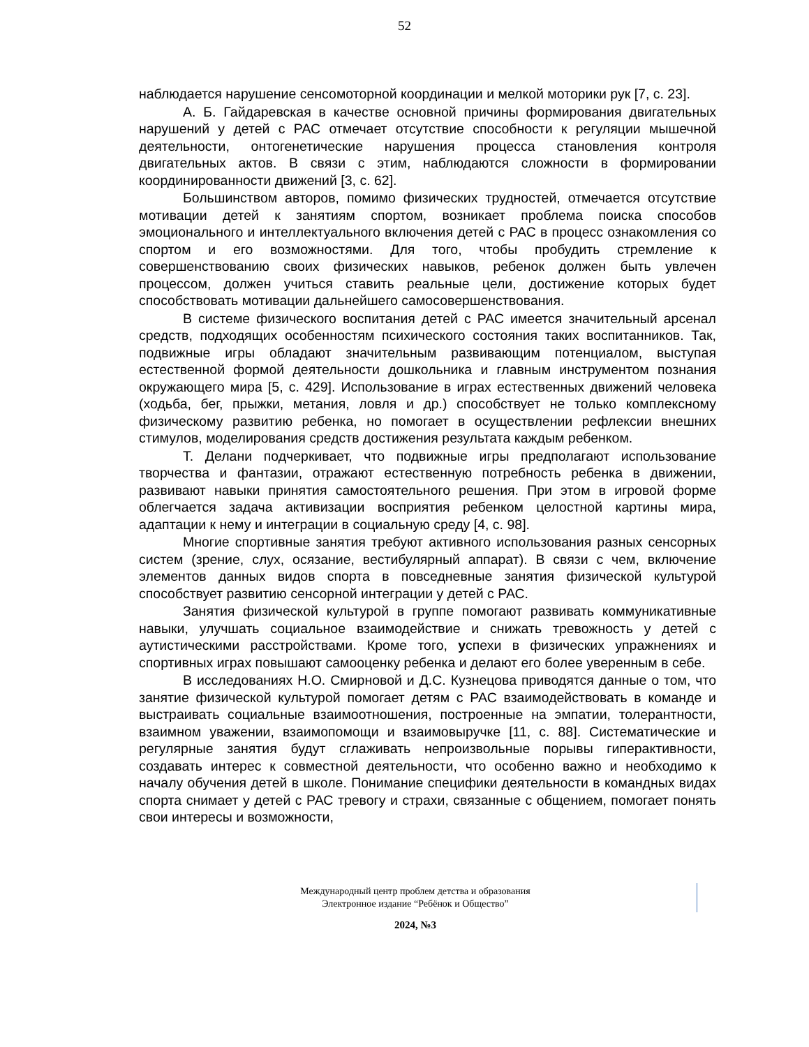52
наблюдается нарушение сенсомоторной координации и мелкой моторики рук [7, с. 23].
А. Б. Гайдаревская в качестве основной причины формирования двигательных нарушений у детей с РАС отмечает отсутствие способности к регуляции мышечной деятельности, онтогенетические нарушения процесса становления контроля двигательных актов. В связи с этим, наблюдаются сложности в формировании координированности движений [3, с. 62].
Большинством авторов, помимо физических трудностей, отмечается отсутствие мотивации детей к занятиям спортом, возникает проблема поиска способов эмоционального и интеллектуального включения детей с РАС в процесс ознакомления со спортом и его возможностями. Для того, чтобы пробудить стремление к совершенствованию своих физических навыков, ребенок должен быть увлечен процессом, должен учиться ставить реальные цели, достижение которых будет способствовать мотивации дальнейшего самосовершенствования.
В системе физического воспитания детей с РАС имеется значительный арсенал средств, подходящих особенностям психического состояния таких воспитанников. Так, подвижные игры обладают значительным развивающим потенциалом, выступая естественной формой деятельности дошкольника и главным инструментом познания окружающего мира [5, с. 429]. Использование в играх естественных движений человека (ходьба, бег, прыжки, метания, ловля и др.) способствует не только комплексному физическому развитию ребенка, но помогает в осуществлении рефлексии внешних стимулов, моделирования средств достижения результата каждым ребенком.
Т. Делани подчеркивает, что подвижные игры предполагают использование творчества и фантазии, отражают естественную потребность ребенка в движении, развивают навыки принятия самостоятельного решения. При этом в игровой форме облегчается задача активизации восприятия ребенком целостной картины мира, адаптации к нему и интеграции в социальную среду [4, с. 98].
Многие спортивные занятия требуют активного использования разных сенсорных систем (зрение, слух, осязание, вестибулярный аппарат). В связи с чем, включение элементов данных видов спорта в повседневные занятия физической культурой способствует развитию сенсорной интеграции у детей с РАС.
Занятия физической культурой в группе помогают развивать коммуникативные навыки, улучшать социальное взаимодействие и снижать тревожность у детей с аутистическими расстройствами. Кроме того, успехи в физических упражнениях и спортивных играх повышают самооценку ребенка и делают его более уверенным в себе.
В исследованиях Н.О. Смирновой и Д.С. Кузнецова приводятся данные о том, что занятие физической культурой помогает детям с РАС взаимодействовать в команде и выстраивать социальные взаимоотношения, построенные на эмпатии, толерантности, взаимном уважении, взаимопомощи и взаимовыручке [11, с. 88]. Систематические и регулярные занятия будут сглаживать непроизвольные порывы гиперактивности, создавать интерес к совместной деятельности, что особенно важно и необходимо к началу обучения детей в школе. Понимание специфики деятельности в командных видах спорта снимает у детей с РАС тревогу и страхи, связанные с общением, помогает понять свои интересы и возможности,
Международный центр проблем детства и образования
Электронное издание “Ребёнок и Общество”
2024, №3